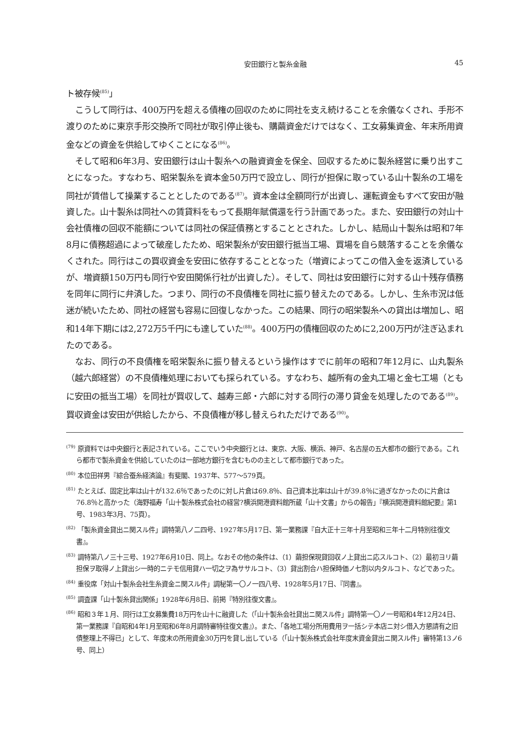安田銀行と製糸金融 45
ト被存候<sup>(85)</sup>」
こうして同行は、400万円を超える債権の回収のために同社を支え続けることを余儀なくされ、手形不渡りのために東京手形交換所で同社が取引停止後も、購繭資金だけではなく、工女募集資金、年末所用資金などの資金を供給してゆくことになる<sup>(86)</sup>。
そして昭和6年3月、安田銀行は山十製糸への融資資金を保全、回収するために製糸経営に乗り出すことになった。すなわち、昭栄製糸を資本金50万円で設立し、同行が担保に取っている山十製糸の工場を同社が賃借して操業することとしたのである<sup>(87)</sup>。資本金は全額同行が出資し、運転資金もすべて安田が融資した。山十製糸は同社への賃貸料をもって長期年賦償還を行う計画であった。また、安田銀行の対山十会社債権の回収不能額については同社の保証債務とすることとされた。しかし、結局山十製糸は昭和7年8月に債務超過によって破産したため、昭栄製糸が安田銀行抵当工場、買場を自ら競落することを余儀なくされた。同行はこの買収資金を安田に依存することとなった（増資によってこの借入金を返済しているが、増資額150万円も同行や安田関係行社が出資した）。そして、同社は安田銀行に対する山十残存債務を同年に同行に弁済した。つまり、同行の不良債権を同社に振り替えたのである。しかし、生糸市況は低迷が続いたため、同社の経営も容易に回復しなかった。この結果、同行の昭栄製糸への貸出は増加し、昭和14年下期には2,272万5千円にも達していた<sup>(88)</sup>。400万円の債権回収のために2,200万円が注ぎ込まれたのである。
なお、同行の不良債権を昭栄製糸に振り替えるという操作はすでに前年の昭和7年12月に、山丸製糸（越六郎経営）の不良債権処理においても採られている。すなわち、越所有の金丸工場と金七工場（ともに安田の抵当工場）を同社が買収して、越寿三郎・六郎に対する同行の滞り貸金を処理したのである<sup>(89)</sup>。買収資金は安田が供給したから、不良債権が移し替えられただけである<sup>(90)</sup>。
<sup>(79)</sup> 原資料では中央銀行と表記されている。ここでいう中央銀行とは、東京、大阪、横浜、神戸、名古屋の五大都市の銀行である。これら都市で製糸資金を供給していたのは一部地方銀行を含むものの主として都市銀行であった。
<sup>(80)</sup> 本位田祥男『綜合蚕糸経済論』有斐閣、1937年、577〜579頁。
<sup>(81)</sup> たとえば、固定比率は山十が132.6％であったのに対し片倉は69.8％、自己資本比率は山十が39.8％に過ぎなかったのに片倉は76.8％と高かった（海野福寿「山十製糸株式会社の経営?横浜開港資料館所蔵「山十文書」からの報告」『横浜開港資料館紀要』第1号、1983年3月、75頁）。
<sup>(82)</sup> 「製糸資金貸出ニ関スル件」調特第八ノ二四号、1927年5月17日、第一業務課『自大正十三年十月至昭和三年十二月特別往復文書』。
<sup>(83)</sup> 調特第八ノ三十三号、1927年6月10日、同上。なおその他の条件は、（1）繭担保現貸回収ノ上貸出ニ応スルコト、（2）最初ヨリ繭担保ヲ取得ノ上貸出シ一時的ニテモ信用貸ハ一切之ヲ為ササルコト、（3）貸出割合ハ担保時価ノ七割以内タルコト、などであった。
<sup>(84)</sup> 重役席「対山十製糸会社生糸資金ニ関スル件」調秘第一〇ノ一四八号、1928年5月17日、『同書』。
<sup>(85)</sup> 調査課「山十製糸貸出関係」1928年6月8日、前掲『特別往復文書』。
<sup>(86)</sup> 昭和３年１月、同行は工女募集費18万円を山十に融資した（「山十製糸会社貸出ニ関スル件」調特第一〇ノ一号昭和4年12月24日、第一業務課『自昭和4年1月至昭和6年8月調特審特往復文書』）。また、「各地工場分所用費用ヲ一括シテ本店ニ対シ借入方懇請有之旧債整理上不得已」として、年度末の所用資金30万円を貸し出している（「山十製糸株式会社年度末資金貸出ニ関スル件」審特第13ノ6号、同上）